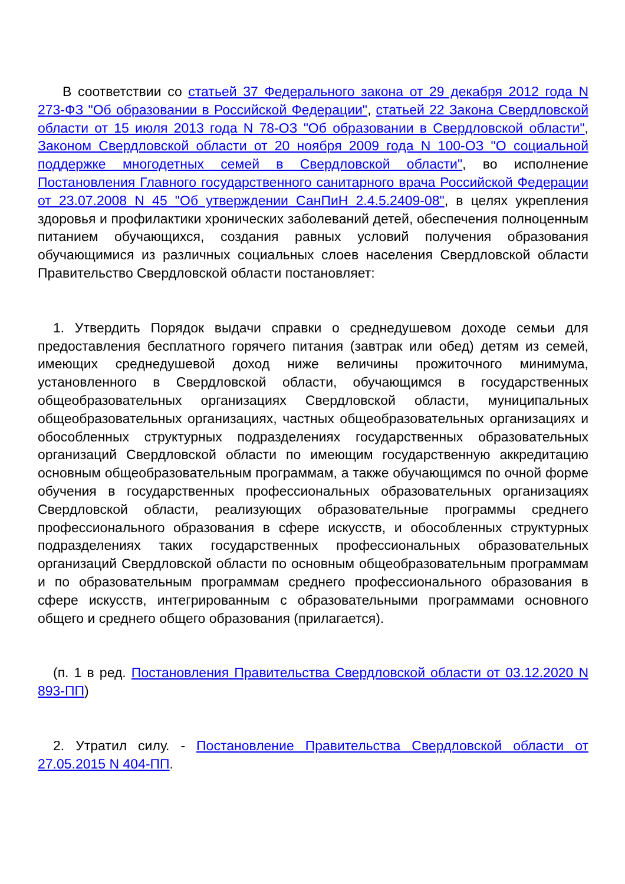В соответствии со статьей 37 Федерального закона от 29 декабря 2012 года N 273-ФЗ "Об образовании в Российской Федерации", статьей 22 Закона Свердловской области от 15 июля 2013 года N 78-ОЗ "Об образовании в Свердловской области", Законом Свердловской области от 20 ноября 2009 года N 100-ОЗ "О социальной поддержке многодетных семей в Свердловской области", во исполнение Постановления Главного государственного санитарного врача Российской Федерации от 23.07.2008 N 45 "Об утверждении СанПиН 2.4.5.2409-08", в целях укрепления здоровья и профилактики хронических заболеваний детей, обеспечения полноценным питанием обучающихся, создания равных условий получения образования обучающимися из различных социальных слоев населения Свердловской области Правительство Свердловской области постановляет:
1. Утвердить Порядок выдачи справки о среднедушевом доходе семьи для предоставления бесплатного горячего питания (завтрак или обед) детям из семей, имеющих среднедушевой доход ниже величины прожиточного минимума, установленного в Свердловской области, обучающимся в государственных общеобразовательных организациях Свердловской области, муниципальных общеобразовательных организациях, частных общеобразовательных организациях и обособленных структурных подразделениях государственных образовательных организаций Свердловской области по имеющим государственную аккредитацию основным общеобразовательным программам, а также обучающимся по очной форме обучения в государственных профессиональных образовательных организациях Свердловской области, реализующих образовательные программы среднего профессионального образования в сфере искусств, и обособленных структурных подразделениях таких государственных профессиональных образовательных организаций Свердловской области по основным общеобразовательным программам и по образовательным программам среднего профессионального образования в сфере искусств, интегрированным с образовательными программами основного общего и среднего общего образования (прилагается).
(п. 1 в ред. Постановления Правительства Свердловской области от 03.12.2020 N 893-ПП)
2. Утратил силу. - Постановление Правительства Свердловской области от 27.05.2015 N 404-ПП.